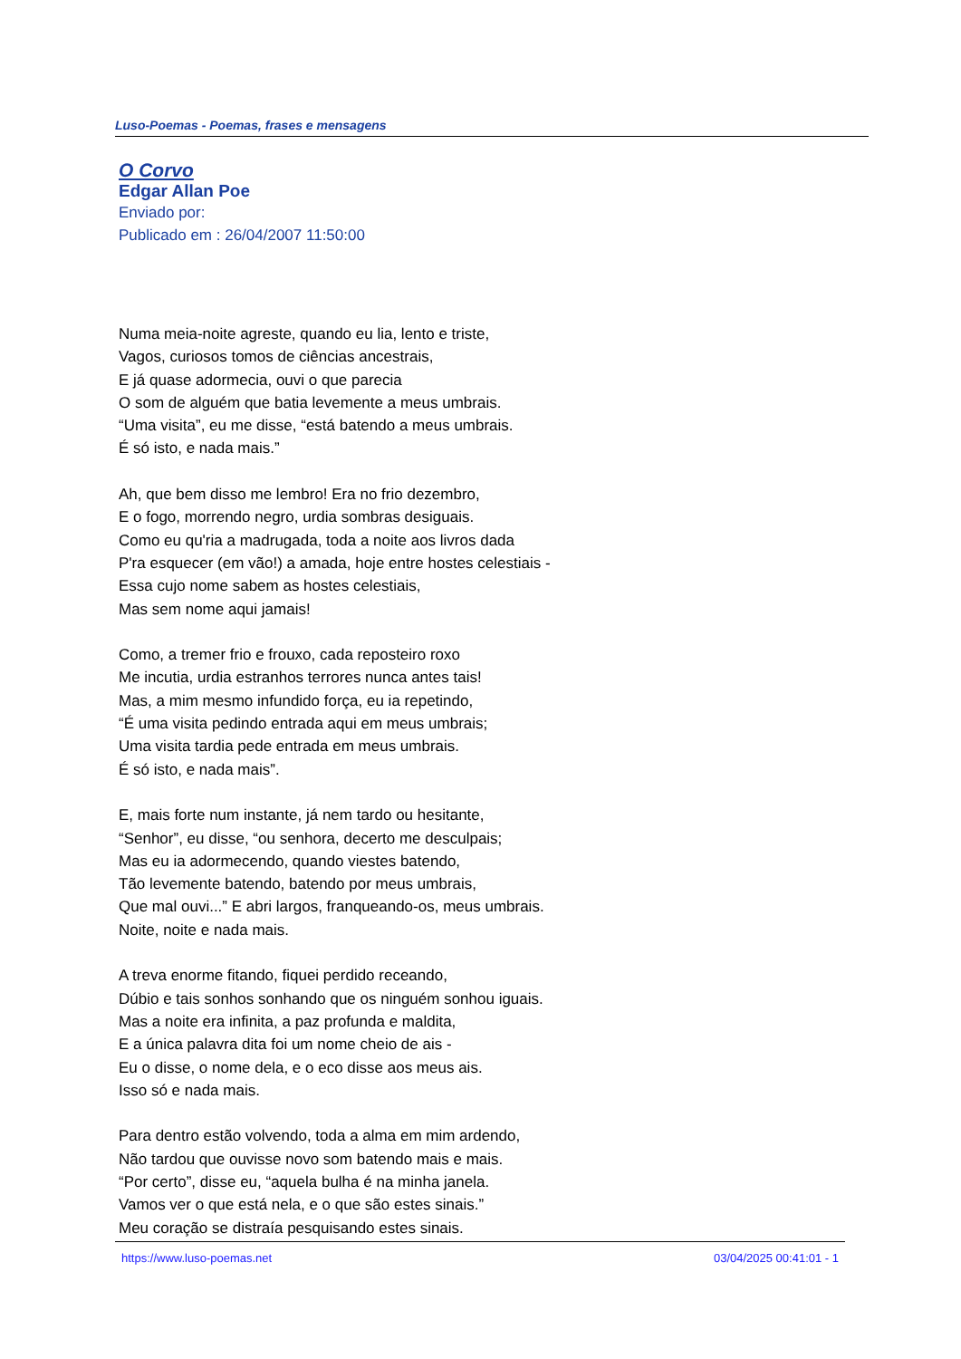Luso-Poemas - Poemas, frases e mensagens
O Corvo
Edgar Allan Poe
Enviado por:
Publicado em : 26/04/2007 11:50:00
Numa meia-noite agreste, quando eu lia, lento e triste,
Vagos, curiosos tomos de ciências ancestrais,
E já quase adormecia, ouvi o que parecia
O som de alguém que batia levemente a meus umbrais.
“Uma visita”, eu me disse, “está batendo a meus umbrais.
É só isto, e nada mais.”
Ah, que bem disso me lembro! Era no frio dezembro,
E o fogo, morrendo negro, urdia sombras desiguais.
Como eu qu'ria a madrugada, toda a noite aos livros dada
P'ra esquecer (em vão!) a amada, hoje entre hostes celestiais -
Essa cujo nome sabem as hostes celestiais,
Mas sem nome aqui jamais!
Como, a tremer frio e frouxo, cada reposteiro roxo
Me incutia, urdia estranhos terrores nunca antes tais!
Mas, a mim mesmo infundido força, eu ia repetindo,
“É uma visita pedindo entrada aqui em meus umbrais;
Uma visita tardia pede entrada em meus umbrais.
É só isto, e nada mais”.
E, mais forte num instante, já nem tardo ou hesitante,
“Senhor”, eu disse, “ou senhora, decerto me desculpais;
Mas eu ia adormecendo, quando viestes batendo,
Tão levemente batendo, batendo por meus umbrais,
Que mal ouvi...” E abri largos, franqueando-os, meus umbrais.
Noite, noite e nada mais.
A treva enorme fitando, fiquei perdido receando,
Dúbio e tais sonhos sonhando que os ninguém sonhou iguais.
Mas a noite era infinita, a paz profunda e maldita,
E a única palavra dita foi um nome cheio de ais -
Eu o disse, o nome dela, e o eco disse aos meus ais.
Isso só e nada mais.
Para dentro estão volvendo, toda a alma em mim ardendo,
Não tardou que ouvisse novo som batendo mais e mais.
“Por certo”, disse eu, “aquela bulha é na minha janela.
Vamos ver o que está nela, e o que são estes sinais.”
Meu coração se distraía pesquisando estes sinais.
https://www.luso-poemas.net 03/04/2025 00:41:01 - 1